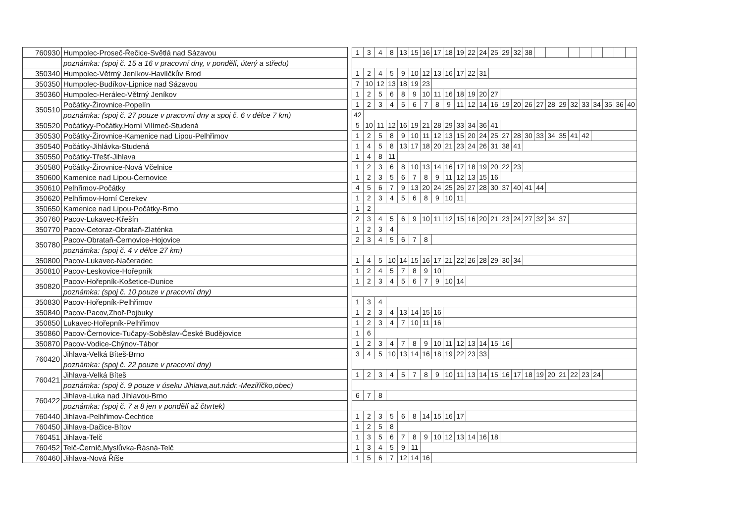| 760930 | Humpolec-Proseč-Řečice-Světlá nad Sázavou |
| | poznámka: (spoj č. 15 a 16 v pracovní dny, v pondělí, úterý a středu) |
| 350340 | Humpolec-Větrný Jeníkov-Havlíčkův Brod |
| 350350 | Humpolec-Budíkov-Lipnice nad Sázavou |
| 350360 | Humpolec-Herálec-Větrný Jeníkov |
| 350510 | Počátky-Žirovnice-Popelín |
| | poznámka: (spoj č. 27 pouze v pracovní dny a spoj č. 6 v délce 7 km) |
| 350520 | Počátkyy-Počátky,Horní Vilímeč-Studená |
| 350530 | Počátky-Žirovnice-Kamenice nad Lipou-Pelhřimov |
| 350540 | Počátky-Jihlávka-Studená |
| 350550 | Počátky-Třešť-Jihlava |
| 350580 | Počátky-Žirovnice-Nová Včelnice |
| 350600 | Kamenice nad Lipou-Černovice |
| 350610 | Pelhřimov-Počátky |
| 350620 | Pelhřimov-Horní Cerekev |
| 350650 | Kamenice nad Lipou-Počátky-Brno |
| 350760 | Pacov-Lukavec-Křešín |
| 350770 | Pacov-Cetoraz-Obrataň-Zlaténka |
| 350780 | Pacov-Obrataň-Černovice-Hojovice |
| | poznámka: (spoj č. 4 v délce 27 km) |
| 350800 | Pacov-Lukavec-Načeradec |
| 350810 | Pacov-Leskovice-Hořepník |
| 350820 | Pacov-Hořepník-Košetice-Dunice |
| | poznámka: (spoj č. 10 pouze v pracovní dny) |
| 350830 | Pacov-Hořepník-Pelhřimov |
| 350840 | Pacov-Pacov,Zhoř-Pojbuky |
| 350850 | Lukavec-Hořepník-Pelhřimov |
| 350860 | Pacov-Černovice-Tučapy-Soběslav-České Budějovice |
| 350870 | Pacov-Vodice-Chýnov-Tábor |
| 760420 | Jihlava-Velká Bíteš-Brno |
| | poznámka: (spoj č. 22 pouze v pracovní dny) |
| 760421 | Jihlava-Velká Bíteš |
| | poznámka: (spoj č. 9 pouze v úseku Jihlava,aut.nádr.-Meziříčko,obec) |
| 760422 | Jihlava-Luka nad Jihlavou-Brno |
| | poznámka: (spoj č. 7 a 8 jen v pondělí až čtvrtek) |
| 760440 | Jihlava-Pelhřimov-Čechtice |
| 760450 | Jihlava-Dačice-Bítov |
| 760451 | Jihlava-Telč |
| 760452 | Telč-Černíč,Myslůvka-Řásná-Telč |
| 760460 | Jihlava-Nová Říše |
| 1 | 3 | 4 | 8 | 13 | 15 | 16 | 17 | 18 | 19 | 22 | 24 | 25 | 29 | 32 | 38 | | | | | | | | | |
| 1 | 2 | 4 | 5 | 9 | 10 | 12 | 13 | 16 | 17 | 22 | 31 | | | | | | | | | | | | | |
| 7 | 10 | 12 | 13 | 18 | 19 | 23 | | | | | | | | | | | | | | | | | | |
| 1 | 2 | 5 | 6 | 8 | 9 | 10 | 11 | 16 | 18 | 19 | 20 | 27 | | | | | | | | | | | | |
| 1 | 2 | 3 | 4 | 5 | 6 | 7 | 8 | 9 | 11 | 12 | 14 | 16 | 19 | 20 | 26 | 27 | 28 | 29 | 32 | 33 | 34 | 35 | 36 | 40 |
| 42 | | | | | | | | | | | | | | | | | | | | | | | | |
| 5 | 10 | 11 | 12 | 16 | 19 | 21 | 28 | 29 | 33 | 34 | 36 | 41 | | | | | | | | | | | | |
| 1 | 2 | 5 | 8 | 9 | 10 | 11 | 12 | 13 | 15 | 20 | 24 | 25 | 27 | 28 | 30 | 33 | 34 | 35 | 41 | 42 | | | | |
| 1 | 4 | 5 | 8 | 13 | 17 | 18 | 20 | 21 | 23 | 24 | 26 | 31 | 38 | 41 | | | | | | | | | | |
| 1 | 4 | 8 | 11 | | | | | | | | | | | | | | | | | | | | | |
| 1 | 2 | 3 | 6 | 8 | 10 | 13 | 14 | 16 | 17 | 18 | 19 | 20 | 22 | 23 | | | | | | | | | | |
| 1 | 2 | 3 | 5 | 6 | 7 | 8 | 9 | 11 | 12 | 13 | 15 | 16 | | | | | | | | | | | | |
| 4 | 5 | 6 | 7 | 9 | 13 | 20 | 24 | 25 | 26 | 27 | 28 | 30 | 37 | 40 | 41 | 44 | | | | | | | | |
| 1 | 2 | 3 | 4 | 5 | 6 | 8 | 9 | 10 | 11 | | | | | | | | | | | | | | | |
| 1 | 2 | | | | | | | | | | | | | | | | | | | | | | | |
| 2 | 3 | 4 | 5 | 6 | 9 | 10 | 11 | 12 | 15 | 16 | 20 | 21 | 23 | 24 | 27 | 32 | 34 | 37 | | | | | | |
| 1 | 2 | 3 | 4 | | | | | | | | | | | | | | | | | | | | | |
| 2 | 3 | 4 | 5 | 6 | 7 | 8 | | | | | | | | | | | | | | | | | | |
| 1 | 4 | 5 | 10 | 14 | 15 | 16 | 17 | 21 | 22 | 26 | 28 | 29 | 30 | 34 | | | | | | | | | | |
| 1 | 2 | 4 | 5 | 7 | 8 | 9 | 10 | | | | | | | | | | | | | | | | | |
| 1 | 2 | 3 | 4 | 5 | 6 | 7 | 9 | 10 | 14 | | | | | | | | | | | | | | | |
| 1 | 3 | 4 | | | | | | | | | | | | | | | | | | | | | | |
| 1 | 2 | 3 | 4 | 13 | 14 | 15 | 16 | | | | | | | | | | | | | | | | | |
| 1 | 2 | 3 | 4 | 7 | 10 | 11 | 16 | | | | | | | | | | | | | | | | | |
| 1 | 6 | | | | | | | | | | | | | | | | | | | | | | | |
| 1 | 2 | 3 | 4 | 7 | 8 | 9 | 10 | 11 | 12 | 13 | 14 | 15 | 16 | | | | | | | | | | | |
| 3 | 4 | 5 | 10 | 13 | 14 | 16 | 18 | 19 | 22 | 23 | 33 | | | | | | | | | | | | | |
| 1 | 2 | 3 | 4 | 5 | 7 | 8 | 9 | 10 | 11 | 13 | 14 | 15 | 16 | 17 | 18 | 19 | 20 | 21 | 22 | 23 | 24 | | | |
| 6 | 7 | 8 | | | | | | | | | | | | | | | | | | | | | | |
| 1 | 2 | 3 | 5 | 6 | 8 | 14 | 15 | 16 | 17 | | | | | | | | | | | | | | | |
| 1 | 2 | 5 | 8 | | | | | | | | | | | | | | | | | | | | | |
| 1 | 3 | 5 | 6 | 7 | 8 | 9 | 10 | 12 | 13 | 14 | 16 | 18 | | | | | | | | | | | | |
| 1 | 3 | 4 | 5 | 9 | 11 | | | | | | | | | | | | | | | | | | | |
| 1 | 5 | 6 | 7 | 12 | 14 | 16 | | | | | | | | | | | | | | | | | | |